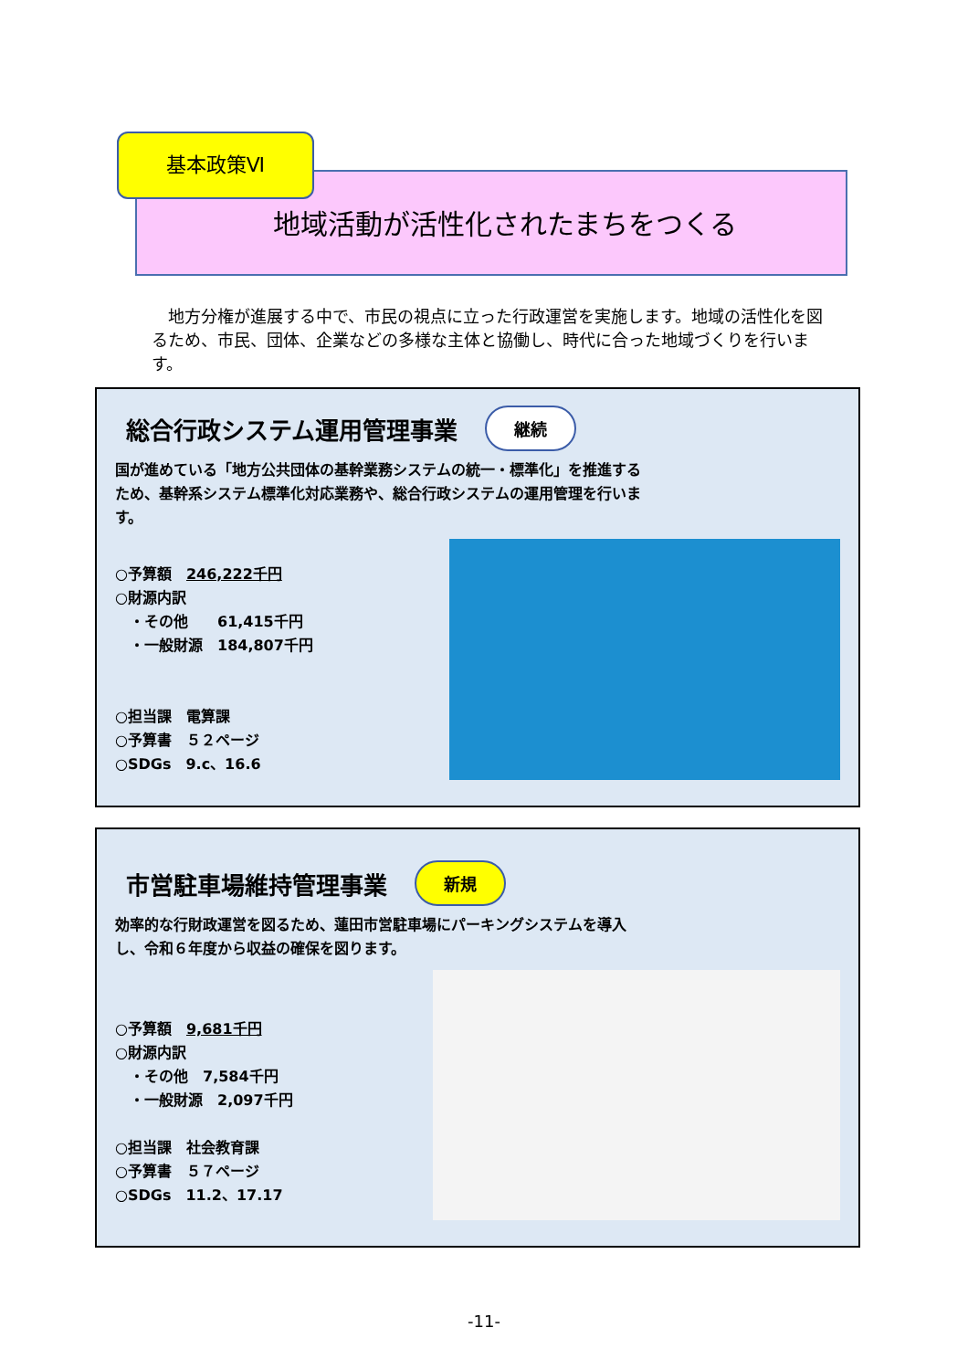基本政策Ⅵ
地域活動が活性化されたまちをつくる
　地方分権が進展する中で、市民の視点に立った行政運営を実施します。地域の活性化を図るため、市民、団体、企業などの多様な主体と協働し、時代に合った地域づくりを行います。
総合行政システム運用管理事業 継続
国が進めている「地方公共団体の基幹業務システムの統一・標準化」を推進するため、基幹系システム標準化対応業務や、総合行政システムの運用管理を行います。
○予算額　246,222千円
○財源内訳
　・その他　　61,415千円
　・一般財源　184,807千円
○担当課　電算課
○予算書　５２ページ
○SDGs　9.c、16.6
市営駐車場維持管理事業 新規
効率的な行財政運営を図るため、蓮田市営駐車場にパーキングシステムを導入し、令和６年度から収益の確保を図ります。
○予算額　9,681千円
○財源内訳
　・その他　7,584千円
　・一般財源　2,097千円
○担当課　社会教育課
○予算書　５７ページ
○SDGs　11.2、17.17
-11-